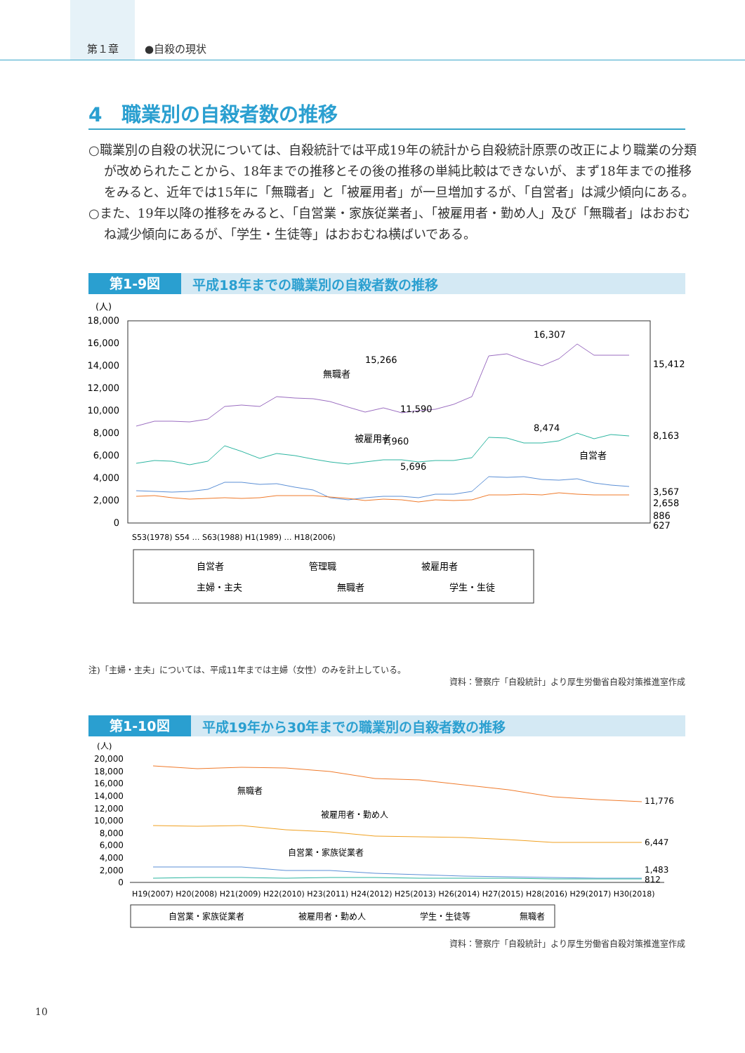第１章
●自殺の現状
4　職業別の自殺者数の推移
○職業別の自殺の状況については、自殺統計では平成19年の統計から自殺統計原票の改正により職業の分類が改められたことから、18年までの推移とその後の推移の単純比較はできないが、まず18年までの推移をみると、近年では15年に「無職者」と「被雇用者」が一旦増加するが、「自営者」は減少傾向にある。
○また、19年以降の推移をみると、「自営業・家族従業者」、「被雇用者・勤め人」及び「無職者」はおおむね減少傾向にあるが、「学生・生徒等」はおおむね横ばいである。
第1-9図 平成18年までの職業別の自殺者数の推移
(人)
18,000
16,000
14,000
12,000
10,000
8,000
6,000
4,000
2,000
0
15,412
8,163
3,567
2,658
886
627
15,266
11,590
16,307
7,960
8,474
5,696
無職者
被雇用者
自営者
S53(1978) S54 … S63(1988) H1(1989) … H18(2006)
自営者
管理職
被雇用者
主婦・主夫
無職者
学生・生徒
注)「主婦・主夫」については、平成11年までは主婦（女性）のみを計上している。
資料：警察庁「自殺統計」より厚生労働省自殺対策推進室作成
第1-10図 平成19年から30年までの職業別の自殺者数の推移
(人)
20,000
18,000
16,000
14,000
12,000
10,000
8,000
6,000
4,000
2,000
0
11,776
6,447
1,483
812
無職者
被雇用者・勤め人
自営業・家族従業者
H19(2007) H20(2008) H21(2009) H22(2010) H23(2011) H24(2012) H25(2013) H26(2014) H27(2015) H28(2016) H29(2017) H30(2018)
自営業・家族従業者
被雇用者・勤め人
学生・生徒等
無職者
資料：警察庁「自殺統計」より厚生労働省自殺対策推進室作成
10